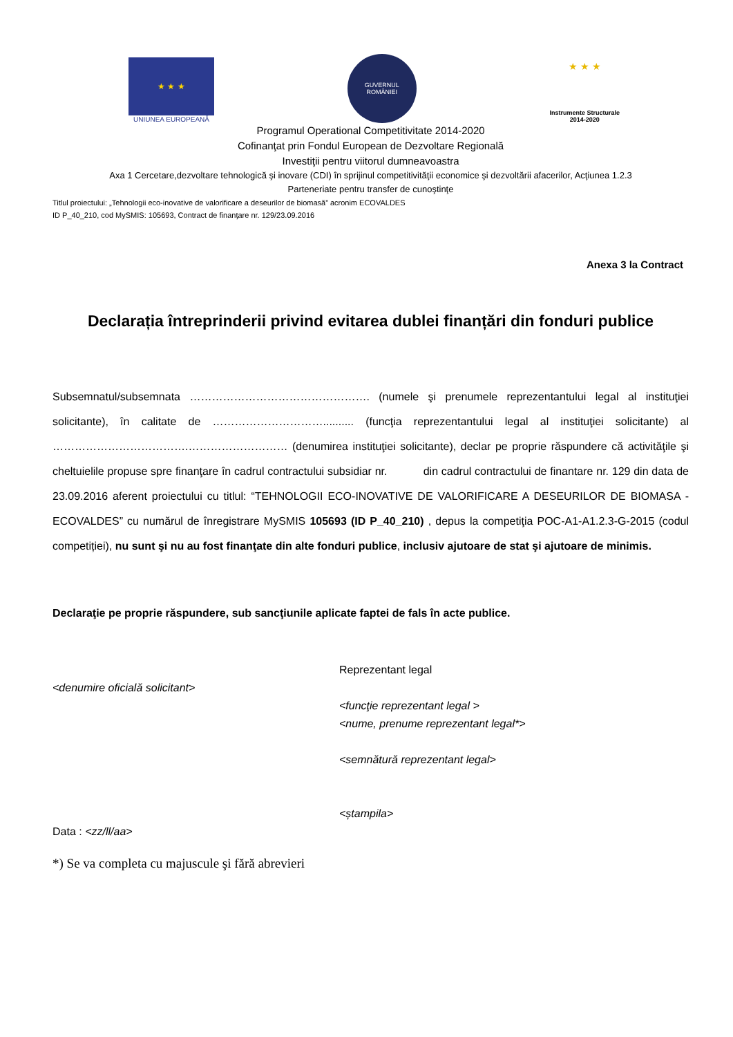★ ★ ★
UNIUNEA EUROPEANĂ
GUVERNUL
ROMÂNIEI
★ ★ ★
Instrumente Structurale
2014-2020
Programul Operational Competitivitate 2014-2020
Cofinanţat prin Fondul European de Dezvoltare Regională
Investiţii pentru viitorul dumneavoastra
Axa 1 Cercetare,dezvoltare tehnologică şi inovare (CDI) în sprijinul competitivităţii economice şi dezvoltării afacerilor, Acţiunea 1.2.3
Parteneriate pentru transfer de cunoştinţe
Titlul proiectului: „Tehnologii eco-inovative de valorificare a deseurilor de biomasă” acronim ECOVALDES
ID P_40_210, cod MySMIS: 105693, Contract de finanţare nr. 129/23.09.2016
Anexa 3 la Contract
Declarația întreprinderii privind evitarea dublei finanțări din fonduri publice
Subsemnatul/subsemnata …………………………………………. (numele şi prenumele reprezentantului legal al instituţiei solicitante), în calitate de ………………………….......... (funcţia reprezentantului legal al instituţiei solicitante) al ……………………………….……………………… (denumirea instituţiei solicitante), declar pe proprie răspundere că activităţile şi cheltuielile propuse spre finanţare în cadrul contractului subsidiar nr. din cadrul contractului de finantare nr. 129 din data de 23.09.2016 aferent proiectului cu titlul: “TEHNOLOGII ECO-INOVATIVE DE VALORIFICARE A DESEURILOR DE BIOMASA - ECOVALDES” cu numărul de înregistrare MySMIS 105693 (ID P_40_210) , depus la competiţia POC-A1-A1.2.3-G-2015 (codul competiției), nu sunt şi nu au fost finanţate din alte fonduri publice, inclusiv ajutoare de stat şi ajutoare de minimis.
Declaraţie pe proprie răspundere, sub sancţiunile aplicate faptei de fals în acte publice.
<denumire oficială solicitant>
Data : <zz/ll/aa>
Reprezentant legal
<funcţie reprezentant legal >
<nume, prenume reprezentant legal*>
<semnătură reprezentant legal>
<ștampila>
*) Se va completa cu majuscule şi fără abrevieri